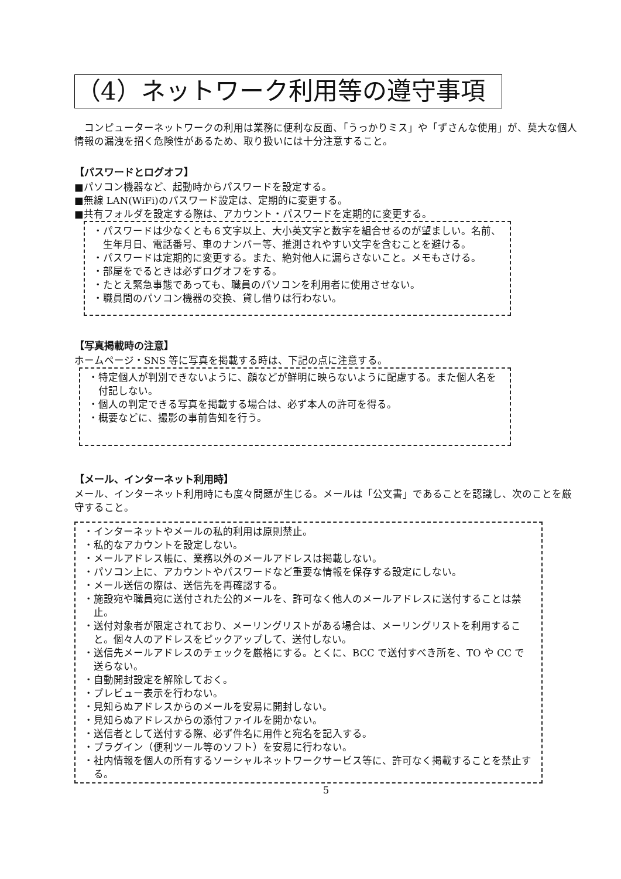（4）ネットワーク利用等の遵守事項
コンピューターネットワークの利用は業務に便利な反面、「うっかりミス」や「ずさんな使用」が、莫大な個人情報の漏洩を招く危険性があるため、取り扱いには十分注意すること。
【パスワードとログオフ】
■パソコン機器など、起動時からパスワードを設定する。
■無線 LAN(WiFi)のパスワード設定は、定期的に変更する。
■共有フォルダを設定する際は、アカウント・パスワードを定期的に変更する。
・パスワードは少なくとも６文字以上、大小英文字と数字を組合せるのが望ましい。名前、生年月日、電話番号、車のナンバー等、推測されやすい文字を含むことを避ける。
・パスワードは定期的に変更する。また、絶対他人に漏らさないこと。メモもさける。
・部屋をでるときは必ずログオフをする。
・たとえ緊急事態であっても、職員のパソコンを利用者に使用させない。
・職員間のパソコン機器の交換、貸し借りは行わない。
【写真掲載時の注意】
ホームページ・SNS 等に写真を掲載する時は、下記の点に注意する。
・特定個人が判別できないように、顔などが鮮明に映らないように配慮する。また個人名を付記しない。
・個人の判定できる写真を掲載する場合は、必ず本人の許可を得る。
・概要などに、撮影の事前告知を行う。
【メール、インターネット利用時】
メール、インターネット利用時にも度々問題が生じる。メールは「公文書」であることを認識し、次のことを厳守すること。
・インターネットやメールの私的利用は原則禁止。
・私的なアカウントを設定しない。
・メールアドレス帳に、業務以外のメールアドレスは掲載しない。
・パソコン上に、アカウントやパスワードなど重要な情報を保存する設定にしない。
・メール送信の際は、送信先を再確認する。
・施設宛や職員宛に送付された公的メールを、許可なく他人のメールアドレスに送付することは禁止。
・送付対象者が限定されており、メーリングリストがある場合は、メーリングリストを利用すること。個々人のアドレスをピックアップして、送付しない。
・送信先メールアドレスのチェックを厳格にする。とくに、BCC で送付すべき所を、TO や CC で送らない。
・自動開封設定を解除しておく。
・プレビュー表示を行わない。
・見知らぬアドレスからのメールを安易に開封しない。
・見知らぬアドレスからの添付ファイルを開かない。
・送信者として送付する際、必ず件名に用件と宛名を記入する。
・プラグイン（便利ツール等のソフト）を安易に行わない。
・社内情報を個人の所有するソーシャルネットワークサービス等に、許可なく掲載することを禁止する。
5